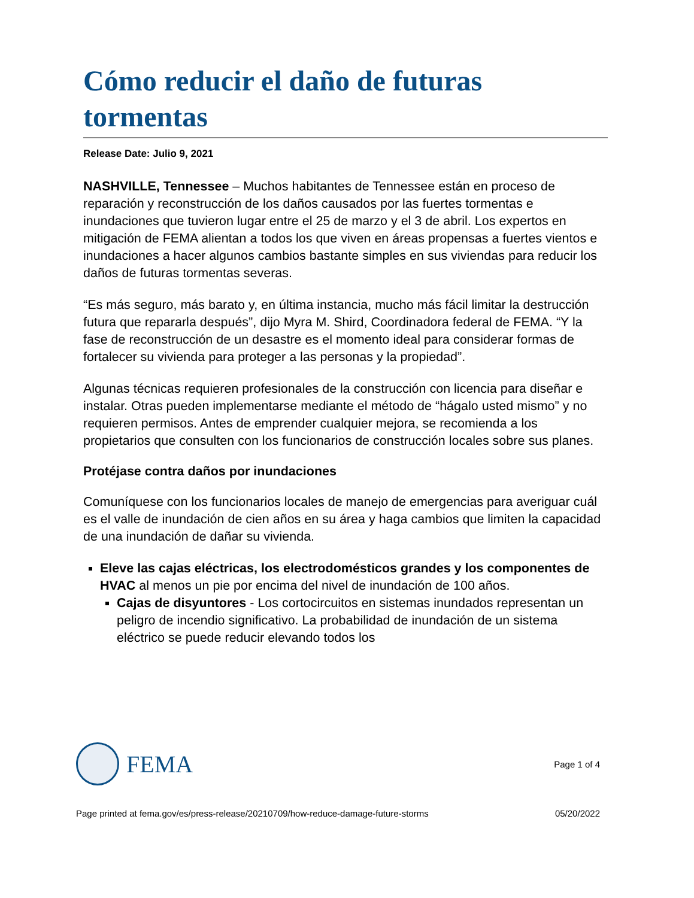Cómo reducir el daño de futuras tormentas
Release Date: Julio 9, 2021
NASHVILLE, Tennessee – Muchos habitantes de Tennessee están en proceso de reparación y reconstrucción de los daños causados por las fuertes tormentas e inundaciones que tuvieron lugar entre el 25 de marzo y el 3 de abril. Los expertos en mitigación de FEMA alientan a todos los que viven en áreas propensas a fuertes vientos e inundaciones a hacer algunos cambios bastante simples en sus viviendas para reducir los daños de futuras tormentas severas.
“Es más seguro, más barato y, en última instancia, mucho más fácil limitar la destrucción futura que repararla después”, dijo Myra M. Shird, Coordinadora federal de FEMA. “Y la fase de reconstrucción de un desastre es el momento ideal para considerar formas de fortalecer su vivienda para proteger a las personas y la propiedad”.
Algunas técnicas requieren profesionales de la construcción con licencia para diseñar e instalar. Otras pueden implementarse mediante el método de “hágalo usted mismo” y no requieren permisos. Antes de emprender cualquier mejora, se recomienda a los propietarios que consulten con los funcionarios de construcción locales sobre sus planes.
Protéjase contra daños por inundaciones
Comuníquese con los funcionarios locales de manejo de emergencias para averiguar cuál es el valle de inundación de cien años en su área y haga cambios que limiten la capacidad de una inundación de dañar su vivienda.
Eleve las cajas eléctricas, los electrodomésticos grandes y los componentes de HVAC al menos un pie por encima del nivel de inundación de 100 años.
Cajas de disyuntores - Los cortocircuitos en sistemas inundados representan un peligro de incendio significativo. La probabilidad de inundación de un sistema eléctrico se puede reducir elevando todos los
FEMA
Page 1 of 4
Page printed at fema.gov/es/press-release/20210709/how-reduce-damage-future-storms 05/20/2022